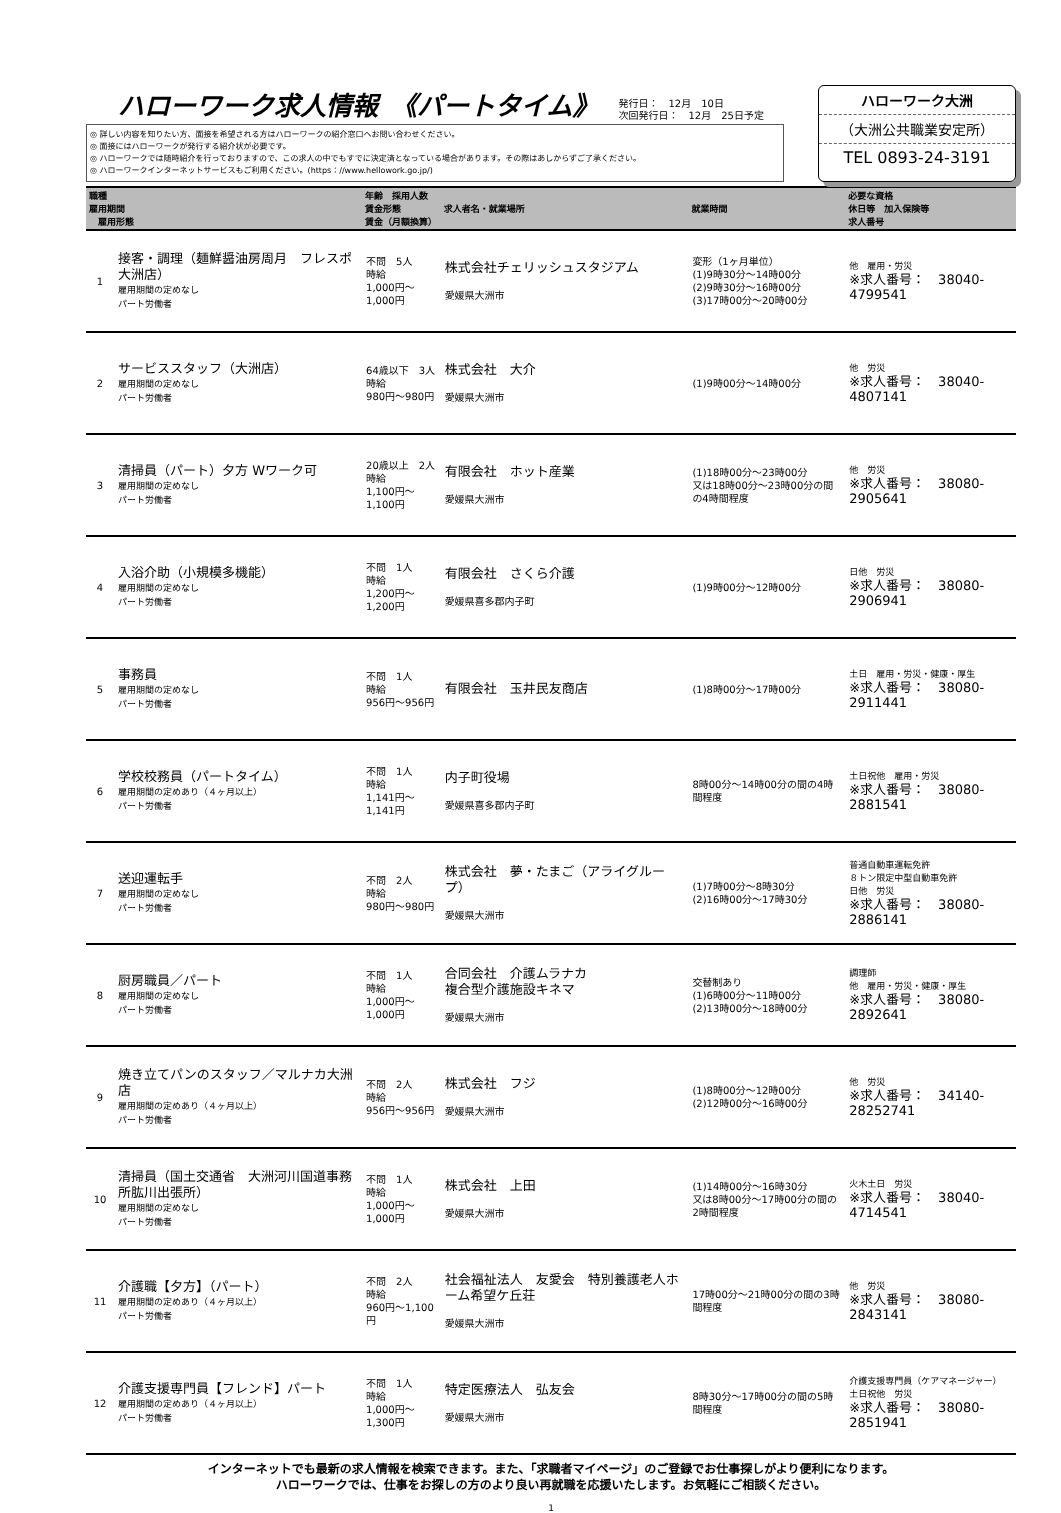ハローワーク求人情報　《パートタイム》
発行日：　12月　10日
次回発行日：　12月　25日予定
◎ 詳しい内容を知りたい方、面接を希望される方はハローワークの紹介窓口へお問い合わせください。
◎ 面接にはハローワークが発行する紹介状が必要です。
◎ ハローワークでは随時紹介を行っておりますので、この求人の中でもすでに決定済となっている場合があります。その際はあしからずご了承ください。
◎ ハローワークインターネットサービスもご利用ください。(https：//www.hellowork.go.jp/)
ハローワーク大洲
（大洲公共職業安定所）
TEL 0893-24-3191
| 職種 雇用期間 雇用形態 | | 年齢 採用人数 賃金形態 賃金（月額換算） | 求人者名・就業場所 | 就業時間 | 必要な資格 休日等 加入保険等 求人番号 |
| --- | --- | --- | --- | --- | --- |
| 1 | 接客・調理（麺鮮醤油房周月 フレスポ大洲店） 雇用期間の定めなし パート労働者 | 不問 5人 時給 1,000円～1,000円 | 株式会社チェリッシュスタジアム 愛媛県大洲市 | 変形（1ヶ月単位） (1)9時30分～14時00分 (2)9時30分～16時00分 (3)17時00分～20時00分 | 他 雇用・労災 ※求人番号： 38040- 4799541 |
| 2 | サービススタッフ（大洲店） 雇用期間の定めなし パート労働者 | 64歳以下 3人 時給 980円～980円 | 株式会社 大介 愛媛県大洲市 | (1)9時00分～14時00分 | 他 労災 ※求人番号： 38040- 4807141 |
| 3 | 清掃員（パート）夕方 Wワーク可 雇用期間の定めなし パート労働者 | 20歳以上 2人 時給 1,100円～1,100円 | 有限会社 ホット産業 愛媛県大洲市 | (1)18時00分～23時00分 又は18時00分～23時00分の間の4時間程度 | 他 労災 ※求人番号： 38080- 2905641 |
| 4 | 入浴介助（小規模多機能） 雇用期間の定めなし パート労働者 | 不問 1人 時給 1,200円～1,200円 | 有限会社 さくら介護 愛媛県喜多郡内子町 | (1)9時00分～12時00分 | 日他 労災 ※求人番号： 38080- 2906941 |
| 5 | 事務員 雇用期間の定めなし パート労働者 | 不問 1人 時給 956円～956円 | 有限会社 玉井民友商店 | (1)8時00分～17時00分 | 土日 雇用・労災・健康・厚生 ※求人番号： 38080- 2911441 |
| 6 | 学校校務員（パートタイム） 雇用期間の定めあり（４ヶ月以上） パート労働者 | 不問 1人 時給 1,141円～1,141円 | 内子町役場 愛媛県喜多郡内子町 | 8時00分～14時00分の間の4時間程度 | 土日祝他 雇用・労災 ※求人番号： 38080- 2881541 |
| 7 | 送迎運転手 雇用期間の定めなし パート労働者 | 不問 2人 時給 980円～980円 | 株式会社 夢・たまご（アライグループ） 愛媛県大洲市 | (1)7時00分～8時30分 (2)16時00分～17時30分 | 普通自動車運転免許 ８トン限定中型自動車免許 日他 労災 ※求人番号： 38080- 2886141 |
| 8 | 厨房職員／パート 雇用期間の定めなし パート労働者 | 不問 1人 時給 1,000円～1,000円 | 合同会社 介護ムラナカ 複合型介護施設キネマ 愛媛県大洲市 | 交替制あり (1)6時00分～11時00分 (2)13時00分～18時00分 | 調理師 他 雇用・労災・健康・厚生 ※求人番号： 38080- 2892641 |
| 9 | 焼き立てパンのスタッフ／マルナカ大洲店 雇用期間の定めあり（４ヶ月以上） パート労働者 | 不問 2人 時給 956円～956円 | 株式会社 フジ 愛媛県大洲市 | (1)8時00分～12時00分 (2)12時00分～16時00分 | 他 労災 ※求人番号： 34140-28252741 |
| 10 | 清掃員（国土交通省 大洲河川国道事務所肱川出張所） 雇用期間の定めなし パート労働者 | 不問 1人 時給 1,000円～1,000円 | 株式会社 上田 愛媛県大洲市 | (1)14時00分～16時30分 又は8時00分～17時00分の間の2時間程度 | 火木土日 労災 ※求人番号： 38040- 4714541 |
| 11 | 介護職【夕方】（パート） 雇用期間の定めあり（４ヶ月以上） パート労働者 | 不問 2人 時給 960円～1,100円 | 社会福祉法人 友愛会 特別養護老人ホーム希望ケ丘荘 愛媛県大洲市 | 17時00分～21時00分の間の3時間程度 | 他 労災 ※求人番号： 38080- 2843141 |
| 12 | 介護支援専門員【フレンド】パート 雇用期間の定めあり（４ヶ月以上） パート労働者 | 不問 1人 時給 1,000円～1,300円 | 特定医療法人 弘友会 愛媛県大洲市 | 8時30分～17時00分の間の5時間程度 | 介護支援専門員（ケアマネージャー） 土日祝他 労災 ※求人番号： 38080- 2851941 |
インターネットでも最新の求人情報を検索できます。また、「求職者マイページ」のご登録でお仕事探しがより便利になります。
ハローワークでは、仕事をお探しの方のより良い再就職を応援いたします。お気軽にご相談ください。
1